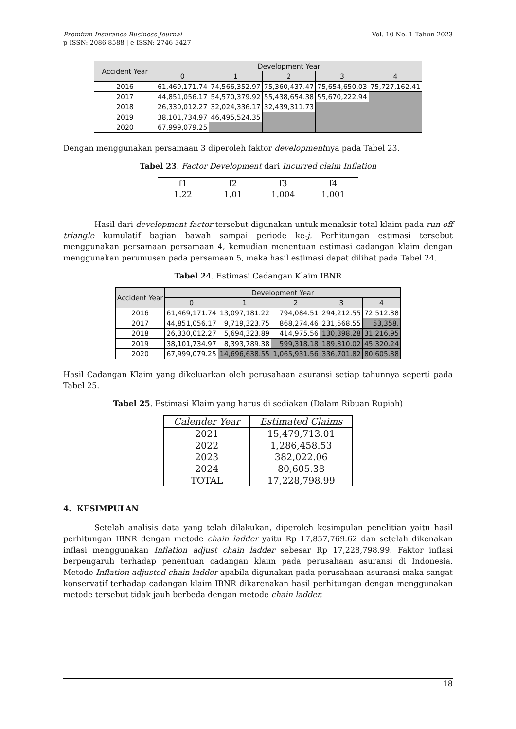Premium Insurance Business Journal
p-ISSN: 2086-8588 | e-ISSN: 2746-3427
Vol. 10 No. 1 Tahun 2023
| Accident Year | Development Year | | | | |
| --- | --- | --- | --- | --- | --- |
| | 0 | 1 | 2 | 3 | 4 |
| 2016 | 61,469,171.74 | 74,566,352.97 | 75,360,437.47 | 75,654,650.03 | 75,727,162.41 |
| 2017 | 44,851,056.17 | 54,570,379.92 | 55,438,654.38 | 55,670,222.94 | |
| 2018 | 26,330,012.27 | 32,024,336.17 | 32,439,311.73 | | |
| 2019 | 38,101,734.97 | 46,495,524.35 | | | |
| 2020 | 67,999,079.25 | | | | |
Dengan menggunakan persamaan 3 diperoleh faktor developmentnya pada Tabel 23.
Tabel 23. Factor Development dari Incurred claim Inflation
| f1 | f2 | f3 | f4 |
| 1.22 | 1.01 | 1.004 | 1.001 |
Hasil dari development factor tersebut digunakan untuk menaksir total klaim pada run off triangle kumulatif bagian bawah sampai periode ke-j. Perhitungan estimasi tersebut menggunakan persamaan persamaan 4, kemudian menentuan estimasi cadangan klaim dengan menggunakan perumusan pada persamaan 5, maka hasil estimasi dapat dilihat pada Tabel 24.
Tabel 24. Estimasi Cadangan Klaim IBNR
| Accident Year | Development Year | | | | |
| --- | --- | --- | --- | --- | --- |
| | 0 | 1 | 2 | 3 | 4 |
| 2016 | 61,469,171.74 | 13,097,181.22 | 794,084.51 | 294,212.55 | 72,512.38 |
| 2017 | 44,851,056.17 | 9,719,323.75 | 868,274.46 | 231,568.55 | 53,358. |
| 2018 | 26,330,012.27 | 5,694,323.89 | 414,975.56 | 130,398.28 | 31,216.95 |
| 2019 | 38,101,734.97 | 8,393,789.38 | 599,318.18 | 189,310.02 | 45,320.24 |
| 2020 | 67,999,079.25 | 14,696,638.55 | 1,065,931.56 | 336,701.82 | 80,605.38 |
Hasil Cadangan Klaim yang dikeluarkan oleh perusahaan asuransi setiap tahunnya seperti pada Tabel 25.
Tabel 25. Estimasi Klaim yang harus di sediakan (Dalam Ribuan Rupiah)
| Calender Year | Estimated Claims |
| --- | --- |
| 2021 | 15,479,713.01 |
| 2022 | 1,286,458.53 |
| 2023 | 382,022.06 |
| 2024 | 80,605.38 |
| TOTAL | 17,228,798.99 |
4. KESIMPULAN
Setelah analisis data yang telah dilakukan, diperoleh kesimpulan penelitian yaitu hasil perhitungan IBNR dengan metode chain ladder yaitu Rp 17,857,769.62 dan setelah dikenakan inflasi menggunakan Inflation adjust chain ladder sebesar Rp 17,228,798.99. Faktor inflasi berpengaruh terhadap penentuan cadangan klaim pada perusahaan asuransi di Indonesia. Metode Inflation adjusted chain ladder apabila digunakan pada perusahaan asuransi maka sangat konservatif terhadap cadangan klaim IBNR dikarenakan hasil perhitungan dengan menggunakan metode tersebut tidak jauh berbeda dengan metode chain ladder.
18